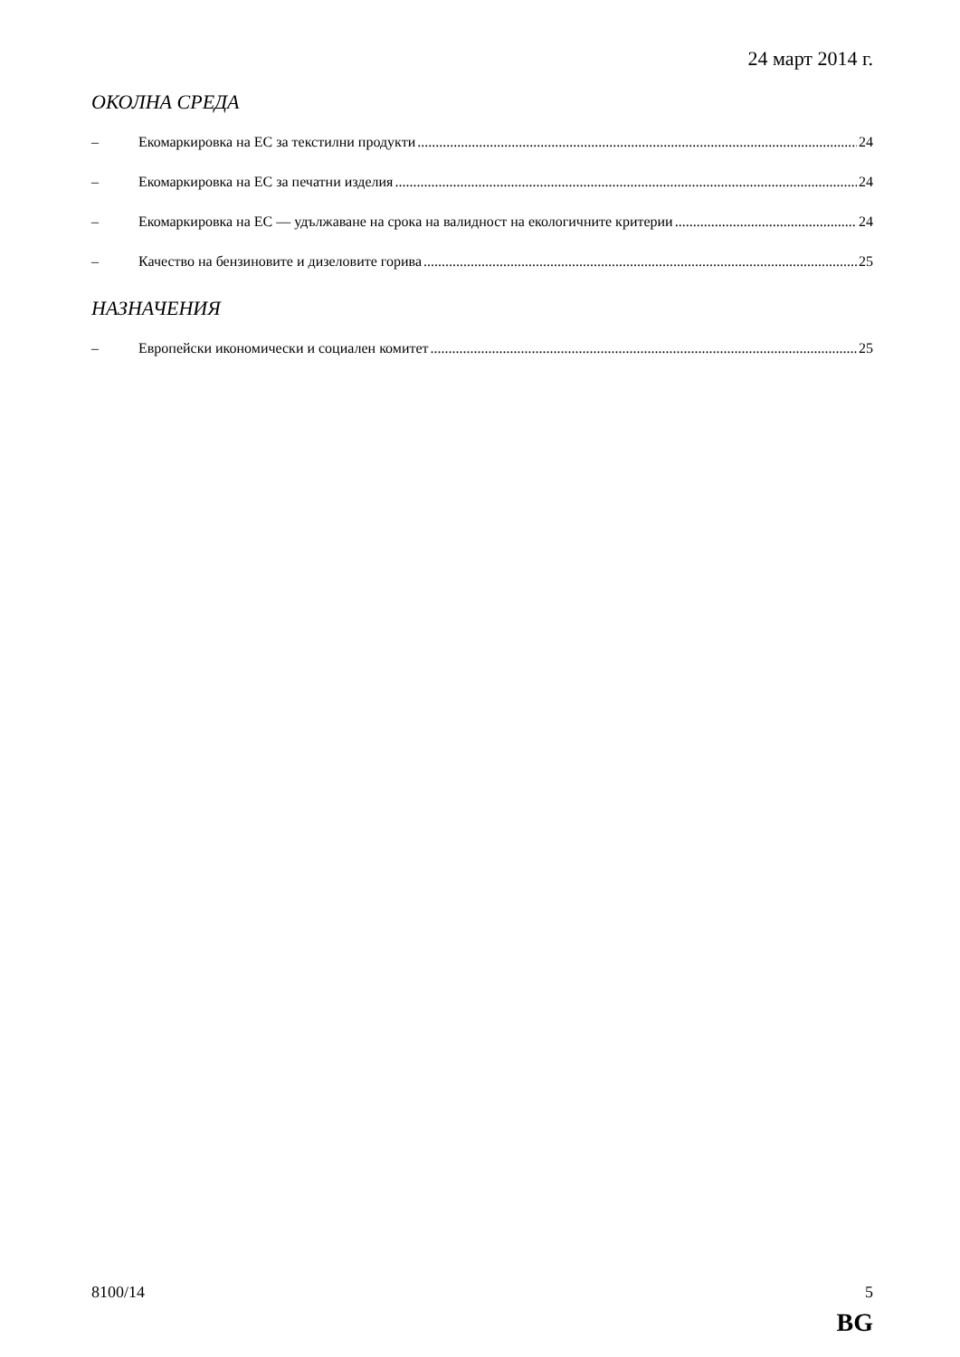24 март 2014 г.
ОКОЛНА СРЕДА
– Екомаркировка на ЕС за текстилни продукти 24
– Екомаркировка на ЕС за печатни изделия 24
– Екомаркировка на ЕС — удължаване на срока на валидност на екологичните критерии 24
– Качество на бензиновите и дизеловите горива 25
НАЗНАЧЕНИЯ
– Европейски икономически и социален комитет 25
8100/14 5
BG